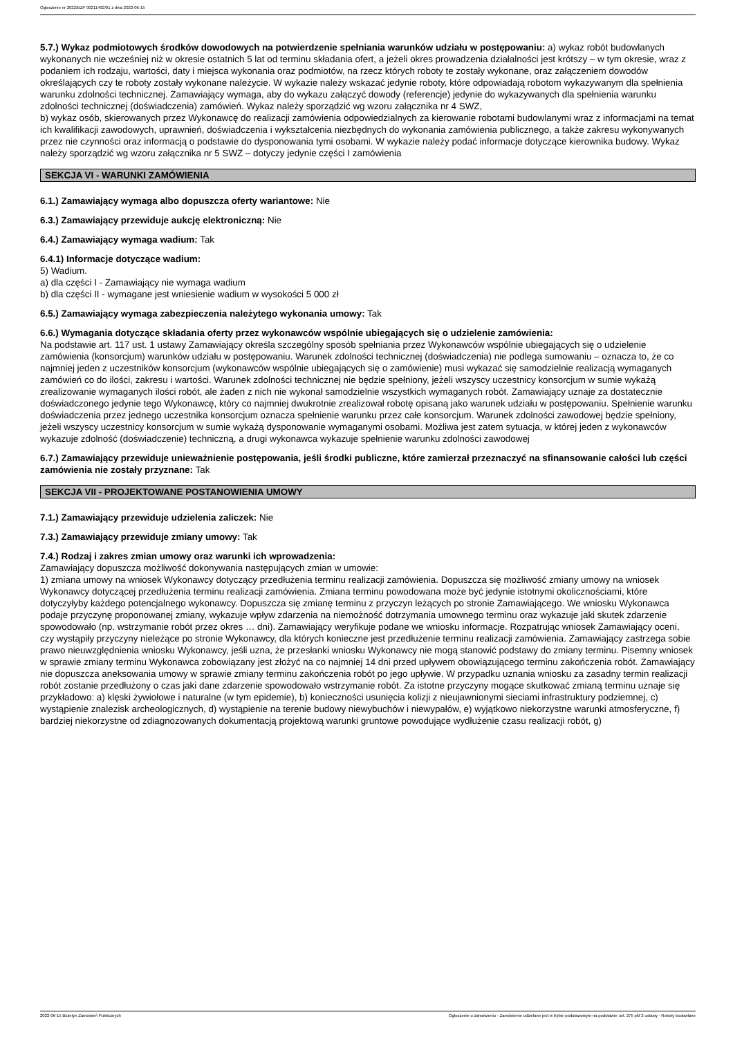Ogłoszenie nr 2022/BZP 00211492/01 z dnia 2022-06-15
5.7.) Wykaz podmiotowych środków dowodowych na potwierdzenie spełniania warunków udziału w postępowaniu: a) wykaz robót budowlanych wykonanych nie wcześniej niż w okresie ostatnich 5 lat od terminu składania ofert, a jeżeli okres prowadzenia działalności jest krótszy – w tym okresie, wraz z podaniem ich rodzaju, wartości, daty i miejsca wykonania oraz podmiotów, na rzecz których roboty te zostały wykonane, oraz załączeniem dowodów określających czy te roboty zostały wykonane należycie. W wykazie należy wskazać jedynie roboty, które odpowiadają robotom wykazywanym dla spełnienia warunku zdolności technicznej. Zamawiający wymaga, aby do wykazu załączyć dowody (referencje) jedynie do wykazywanych dla spełnienia warunku zdolności technicznej (doświadczenia) zamówień. Wykaz należy sporządzić wg wzoru załącznika nr 4 SWZ,
b) wykaz osób, skierowanych przez Wykonawcę do realizacji zamówienia odpowiedzialnych za kierowanie robotami budowlanymi wraz z informacjami na temat ich kwalifikacji zawodowych, uprawnień, doświadczenia i wykształcenia niezbędnych do wykonania zamówienia publicznego, a także zakresu wykonywanych przez nie czynności oraz informacją o podstawie do dysponowania tymi osobami. W wykazie należy podać informacje dotyczące kierownika budowy. Wykaz należy sporządzić wg wzoru załącznika nr 5 SWZ – dotyczy jedynie części I zamówienia
SEKCJA VI - WARUNKI ZAMÓWIENIA
6.1.) Zamawiający wymaga albo dopuszcza oferty wariantowe: Nie
6.3.) Zamawiający przewiduje aukcję elektroniczną: Nie
6.4.) Zamawiający wymaga wadium: Tak
6.4.1) Informacje dotyczące wadium:
5) Wadium.
a) dla części I - Zamawiający nie wymaga wadium
b) dla części II - wymagane jest wniesienie wadium w wysokości 5 000 zł
6.5.) Zamawiający wymaga zabezpieczenia należytego wykonania umowy: Tak
6.6.) Wymagania dotyczące składania oferty przez wykonawców wspólnie ubiegających się o udzielenie zamówienia:
Na podstawie art. 117 ust. 1 ustawy Zamawiający określa szczególny sposób spełniania przez Wykonawców wspólnie ubiegających się o udzielenie zamówienia (konsorcjum) warunków udziału w postępowaniu. Warunek zdolności technicznej (doświadczenia) nie podlega sumowaniu – oznacza to, że co najmniej jeden z uczestników konsorcjum (wykonawców wspólnie ubiegających się o zamówienie) musi wykazać się samodzielnie realizacją wymaganych zamówień co do ilości, zakresu i wartości. Warunek zdolności technicznej nie będzie spełniony, jeżeli wszyscy uczestnicy konsorcjum w sumie wykażą zrealizowanie wymaganych ilości robót, ale żaden z nich nie wykonał samodzielnie wszystkich wymaganych robót. Zamawiający uznaje za dostatecznie doświadczonego jedynie tego Wykonawcę, który co najmniej dwukrotnie zrealizował robotę opisaną jako warunek udziału w postępowaniu. Spełnienie warunku doświadczenia przez jednego uczestnika konsorcjum oznacza spełnienie warunku przez całe konsorcjum. Warunek zdolności zawodowej będzie spełniony, jeżeli wszyscy uczestnicy konsorcjum w sumie wykażą dysponowanie wymaganymi osobami. Możliwa jest zatem sytuacja, w której jeden z wykonawców wykazuje zdolność (doświadczenie) techniczną, a drugi wykonawca wykazuje spełnienie warunku zdolności zawodowej
6.7.) Zamawiający przewiduje unieważnienie postępowania, jeśli środki publiczne, które zamierzał przeznaczyć na sfinansowanie całości lub części zamówienia nie zostały przyznane: Tak
SEKCJA VII - PROJEKTOWANE POSTANOWIENIA UMOWY
7.1.) Zamawiający przewiduje udzielenia zaliczek: Nie
7.3.) Zamawiający przewiduje zmiany umowy: Tak
7.4.) Rodzaj i zakres zmian umowy oraz warunki ich wprowadzenia:
Zamawiający dopuszcza możliwość dokonywania następujących zmian w umowie:
1) zmiana umowy na wniosek Wykonawcy dotyczący przedłużenia terminu realizacji zamówienia. Dopuszcza się możliwość zmiany umowy na wniosek Wykonawcy dotyczącej przedłużenia terminu realizacji zamówienia. Zmiana terminu powodowana może być jedynie istotnymi okolicznościami, które dotyczyłyby każdego potencjalnego wykonawcy. Dopuszcza się zmianę terminu z przyczyn leżących po stronie Zamawiającego. We wniosku Wykonawca podaje przyczynę proponowanej zmiany, wykazuje wpływ zdarzenia na niemożność dotrzymania umownego terminu oraz wykazuje jaki skutek zdarzenie spowodowało (np. wstrzymanie robót przez okres … dni). Zamawiający weryfikuje podane we wniosku informacje. Rozpatrując wniosek Zamawiający oceni, czy wystąpiły przyczyny nieleżące po stronie Wykonawcy, dla których konieczne jest przedłużenie terminu realizacji zamówienia. Zamawiający zastrzega sobie prawo nieuwzględnienia wniosku Wykonawcy, jeśli uzna, że przesłanki wniosku Wykonawcy nie mogą stanowić podstawy do zmiany terminu. Pisemny wniosek w sprawie zmiany terminu Wykonawca zobowiązany jest złożyć na co najmniej 14 dni przed upływem obowiązującego terminu zakończenia robót. Zamawiający nie dopuszcza aneksowania umowy w sprawie zmiany terminu zakończenia robót po jego upływie. W przypadku uznania wniosku za zasadny termin realizacji robót zostanie przedłużony o czas jaki dane zdarzenie spowodowało wstrzymanie robót. Za istotne przyczyny mogące skutkować zmianą terminu uznaje się przykładowo: a) klęski żywiołowe i naturalne (w tym epidemie), b) konieczności usunięcia kolizji z nieujawnionymi sieciami infrastruktury podziemnej, c) wystąpienie znalezisk archeologicznych, d) wystąpienie na terenie budowy niewybuchów i niewypałów, e) wyjątkowo niekorzystne warunki atmosferyczne, f) bardziej niekorzystne od zdiagnozowanych dokumentacją projektową warunki gruntowe powodujące wydłużenie czasu realizacji robót, g)
2022-06-15 Biuletyn Zamówień Publicznych Ogłoszenie o zamówieniu - Zamówienie udzielane jest w trybie podstawowym na podstawie: art. 275 pkt 2 ustawy - Roboty budowlane